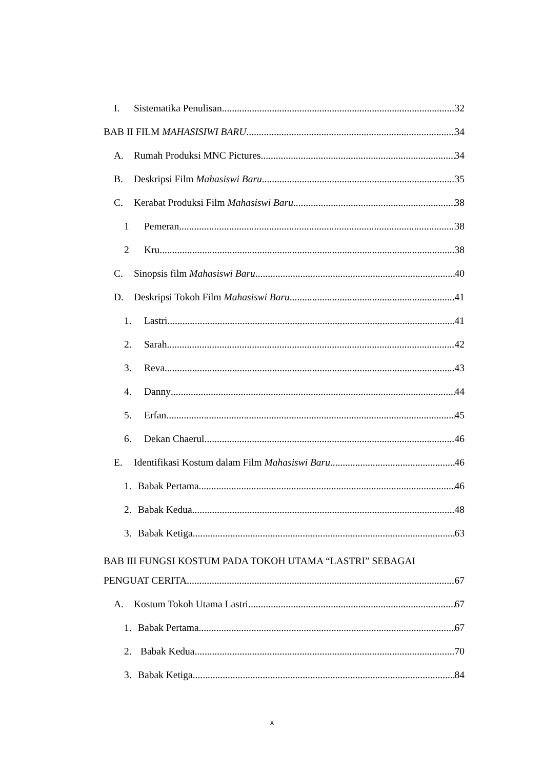I. Sistematika Penulisan 32
BAB II FILM MAHASISIWI BARU 34
A. Rumah Produksi MNC Pictures 34
B. Deskripsi Film Mahasiswi Baru 35
C. Kerabat Produksi Film Mahasiswi Baru 38
1 Pemeran 38
2 Kru 38
C. Sinopsis film Mahasiswi Baru 40
D. Deskripsi Tokoh Film Mahasiswi Baru 41
1. Lastri 41
2. Sarah 42
3. Reva 43
4. Danny 44
5. Erfan 45
6. Dekan Chaerul 46
E. Identifikasi Kostum dalam Film Mahasiswi Baru 46
1. Babak Pertama 46
2. Babak Kedua 48
3. Babak Ketiga 63
BAB III FUNGSI KOSTUM PADA TOKOH UTAMA “LASTRI” SEBAGAI
PENGUAT CERITA 67
A. Kostum Tokoh Utama Lastri 67
1. Babak Pertama 67
2. Babak Kedua 70
3. Babak Ketiga 84
x